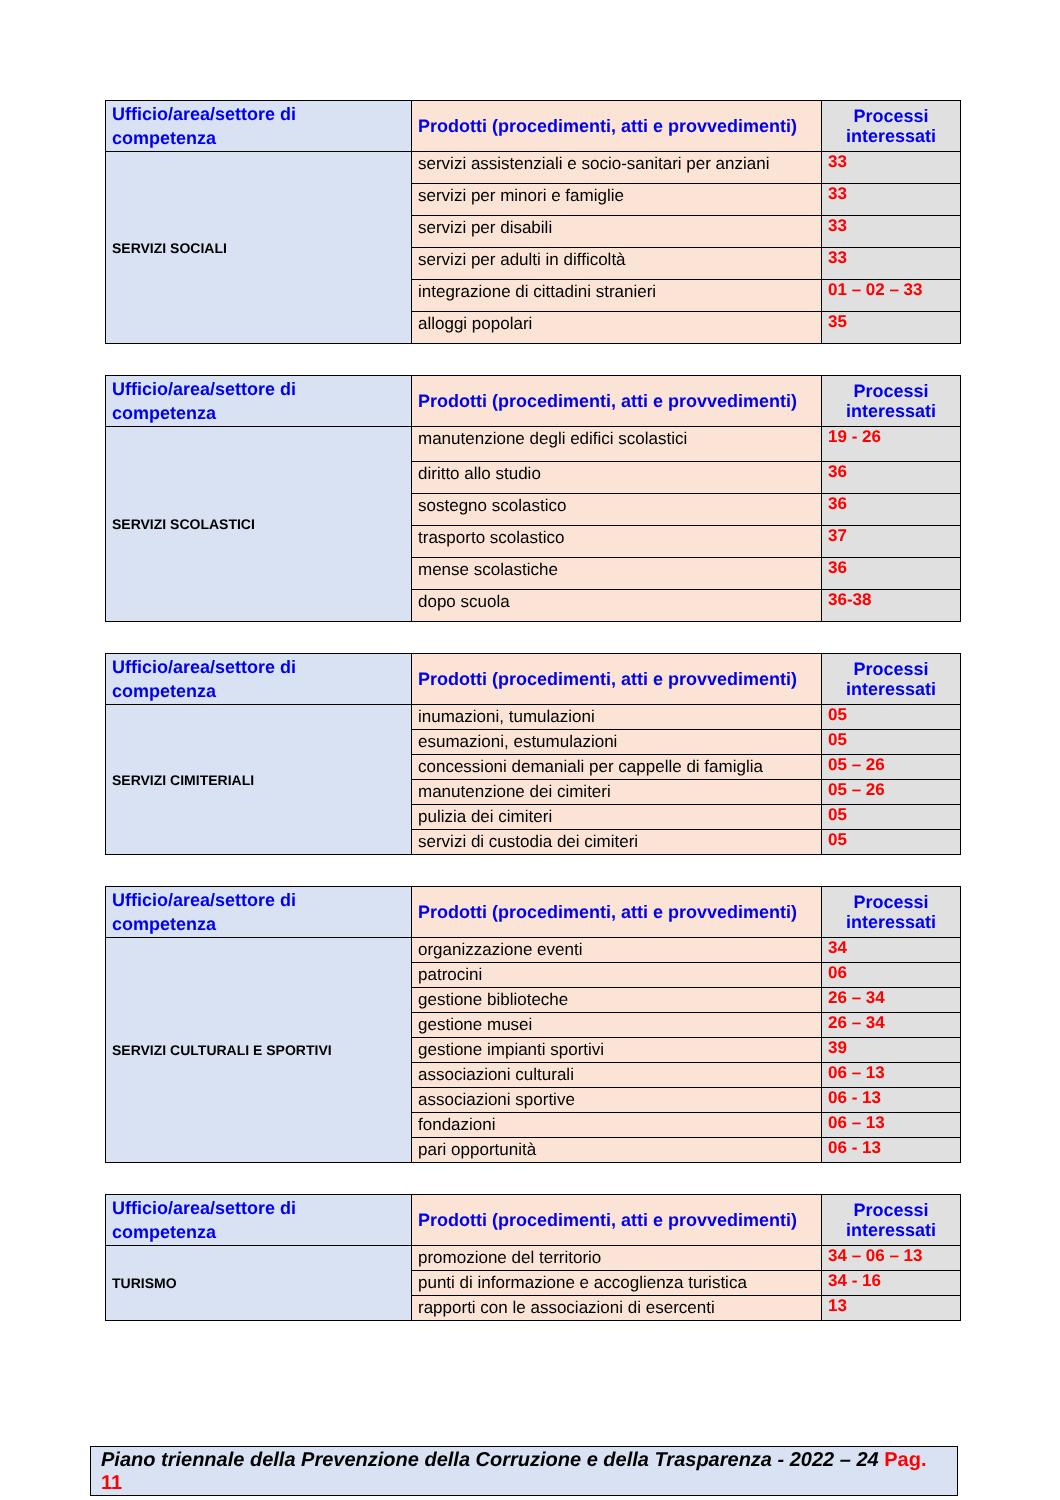| Ufficio/area/settore di competenza | Prodotti (procedimenti, atti e provvedimenti) | Processi interessati |
| --- | --- | --- |
| SERVIZI SOCIALI | servizi assistenziali e socio-sanitari per anziani | 33 |
| | servizi per minori e famiglie | 33 |
| | servizi per disabili | 33 |
| | servizi per adulti in difficoltà | 33 |
| | integrazione di cittadini stranieri | 01 – 02 – 33 |
| | alloggi popolari | 35 |
| Ufficio/area/settore di competenza | Prodotti (procedimenti, atti e provvedimenti) | Processi interessati |
| --- | --- | --- |
| SERVIZI SCOLASTICI | manutenzione degli edifici scolastici | 19 - 26 |
| | diritto allo studio | 36 |
| | sostegno scolastico | 36 |
| | trasporto scolastico | 37 |
| | mense scolastiche | 36 |
| | dopo scuola | 36-38 |
| Ufficio/area/settore di competenza | Prodotti (procedimenti, atti e provvedimenti) | Processi interessati |
| --- | --- | --- |
| SERVIZI CIMITERIALI | inumazioni, tumulazioni | 05 |
| | esumazioni, estumulazioni | 05 |
| | concessioni demaniali per cappelle di famiglia | 05 – 26 |
| | manutenzione dei cimiteri | 05 – 26 |
| | pulizia dei cimiteri | 05 |
| | servizi di custodia dei cimiteri | 05 |
| Ufficio/area/settore di competenza | Prodotti (procedimenti, atti e provvedimenti) | Processi interessati |
| --- | --- | --- |
| SERVIZI CULTURALI E SPORTIVI | organizzazione eventi | 34 |
| | patrocini | 06 |
| | gestione biblioteche | 26 – 34 |
| | gestione musei | 26 – 34 |
| | gestione impianti sportivi | 39 |
| | associazioni culturali | 06 – 13 |
| | associazioni sportive | 06 - 13 |
| | fondazioni | 06 – 13 |
| | pari opportunità | 06 - 13 |
| Ufficio/area/settore di competenza | Prodotti (procedimenti, atti e provvedimenti) | Processi interessati |
| --- | --- | --- |
| TURISMO | promozione del territorio | 34 – 06 – 13 |
| | punti di informazione e accoglienza turistica | 34 - 16 |
| | rapporti con le associazioni di esercenti | 13 |
Piano triennale della Prevenzione della Corruzione e della Trasparenza - 2022 – 24 Pag. 11